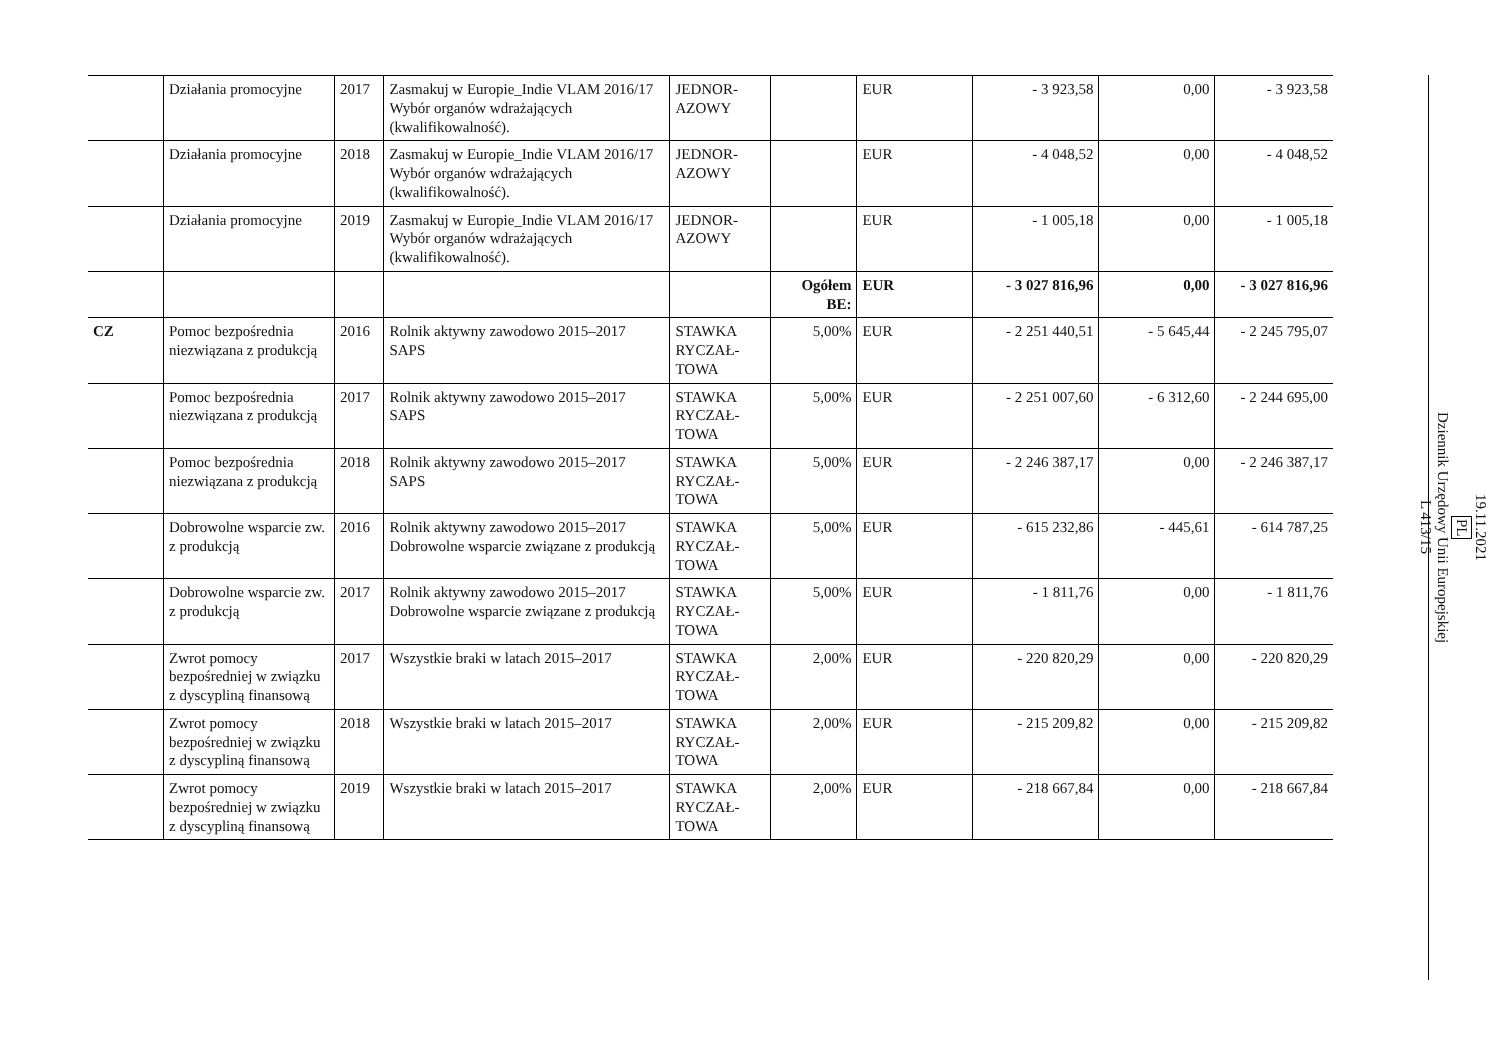| | Działania promocyjne | 2017 | Zasmakuj w Europie_Indie VLAM 2016/17 Wybór organów wdrażających (kwalifikowalność). | JEDNOR- AZOWY | | EUR | - 3 923,58 | 0,00 | - 3 923,58 |
| | Działania promocyjne | 2018 | Zasmakuj w Europie_Indie VLAM 2016/17 Wybór organów wdrażających (kwalifikowalność). | JEDNOR- AZOWY | | EUR | - 4 048,52 | 0,00 | - 4 048,52 |
| | Działania promocyjne | 2019 | Zasmakuj w Europie_Indie VLAM 2016/17 Wybór organów wdrażających (kwalifikowalność). | JEDNOR- AZOWY | | EUR | - 1 005,18 | 0,00 | - 1 005,18 |
| | | | | | Ogółem BE: | EUR | - 3 027 816,96 | 0,00 | - 3 027 816,96 |
| CZ | Pomoc bezpośrednia niezwiązana z produkcją | 2016 | Rolnik aktywny zawodowo 2015–2017 SAPS | STAWKA RYCZAŁ- TOWA | 5,00% | EUR | - 2 251 440,51 | - 5 645,44 | - 2 245 795,07 |
| | Pomoc bezpośrednia niezwiązana z produkcją | 2017 | Rolnik aktywny zawodowo 2015–2017 SAPS | STAWKA RYCZAŁ- TOWA | 5,00% | EUR | - 2 251 007,60 | - 6 312,60 | - 2 244 695,00 |
| | Pomoc bezpośrednia niezwiązana z produkcją | 2018 | Rolnik aktywny zawodowo 2015–2017 SAPS | STAWKA RYCZAŁ- TOWA | 5,00% | EUR | - 2 246 387,17 | 0,00 | - 2 246 387,17 |
| | Dobrowolne wsparcie zw. z produkcją | 2016 | Rolnik aktywny zawodowo 2015–2017 Dobrowolne wsparcie związane z produkcją | STAWKA RYCZAŁ- TOWA | 5,00% | EUR | - 615 232,86 | - 445,61 | - 614 787,25 |
| | Dobrowolne wsparcie zw. z produkcją | 2017 | Rolnik aktywny zawodowo 2015–2017 Dobrowolne wsparcie związane z produkcją | STAWKA RYCZAŁ- TOWA | 5,00% | EUR | - 1 811,76 | 0,00 | - 1 811,76 |
| | Zwrot pomocy bezpośredniej w związku z dyscypliną finansową | 2017 | Wszystkie braki w latach 2015–2017 | STAWKA RYCZAŁ- TOWA | 2,00% | EUR | - 220 820,29 | 0,00 | - 220 820,29 |
| | Zwrot pomocy bezpośredniej w związku z dyscypliną finansową | 2018 | Wszystkie braki w latach 2015–2017 | STAWKA RYCZAŁ- TOWA | 2,00% | EUR | - 215 209,82 | 0,00 | - 215 209,82 |
| | Zwrot pomocy bezpośredniej w związku z dyscypliną finansową | 2019 | Wszystkie braki w latach 2015–2017 | STAWKA RYCZAŁ- TOWA | 2,00% | EUR | - 218 667,84 | 0,00 | - 218 667,84 |
19.11.2021
PL
Dziennik Urzędowy Unii Europejskiej
L 413/15